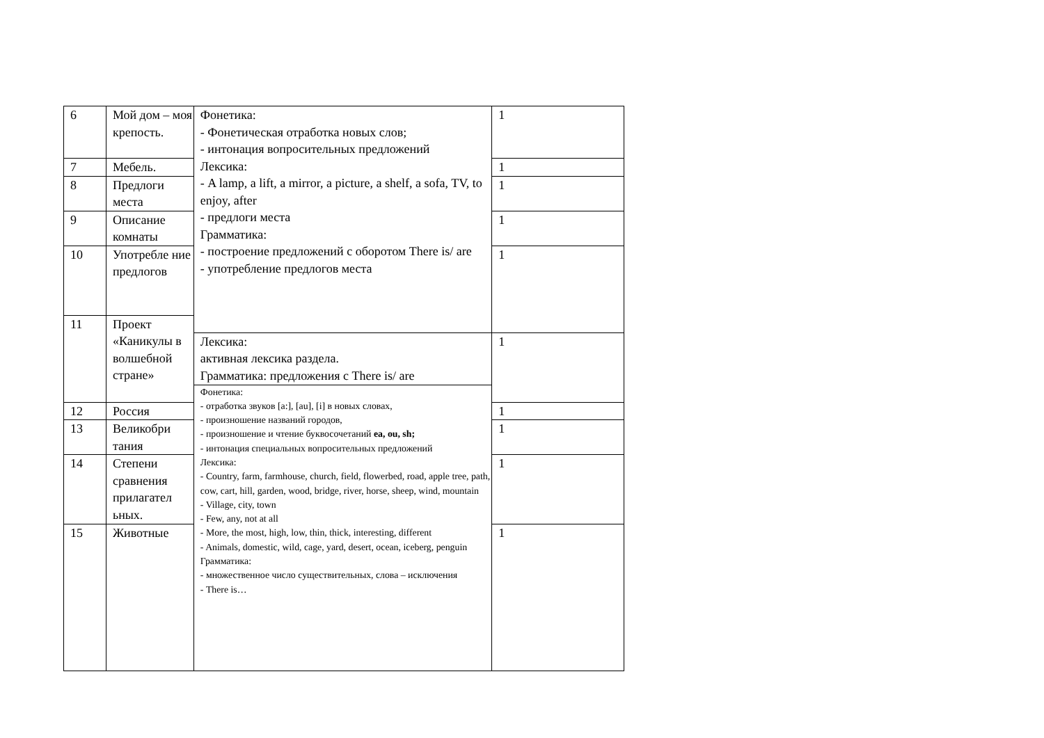| 6 | Мой дом – моя крепость. | Фонетика: - Фонетическая отработка новых слов; - интонация вопросительных предложений Лексика: - A lamp, a lift, a mirror, a picture, a shelf, a sofa, TV, to enjoy, after - предлоги места Грамматика: - построение предложений с оборотом There is/ are - употребление предлогов места | 1 |
| 7 | Мебель. | | 1 |
| 8 | Предлоги места | | 1 |
| 9 | Описание комнаты | | 1 |
| 10 | Употребле ние предлогов | | 1 |
| 11 | Проект «Каникулы в волшебной стране» | | |
| | | Лексика: активная лексика раздела. Грамматика: предложения с There is/ are | 1 |
| | | Фонетика: - отработка звуков [a:], [au], [i] в новых словах, - произношение названий городов, - произношение и чтение буквосочетаний ea, ou, sh; - интонация специальных вопросительных предложений Лексика: - Country, farm, farmhouse, church, field, flowerbed, road, apple tree, path, cow, cart, hill, garden, wood, bridge, river, horse, sheep, wind, mountain - Village, city, town - Few, any, not at all - More, the most, high, low, thin, thick, interesting, different - Animals, domestic, wild, cage, yard, desert, ocean, iceberg, penguin Грамматика: - множественное число существительных, слова – исключения - There is… | |
| 12 | Россия | | 1 |
| 13 | Великобри тания | | 1 |
| 14 | Степени сравнения прилагател ьных. | | 1 |
| 15 | Животные | | 1 |